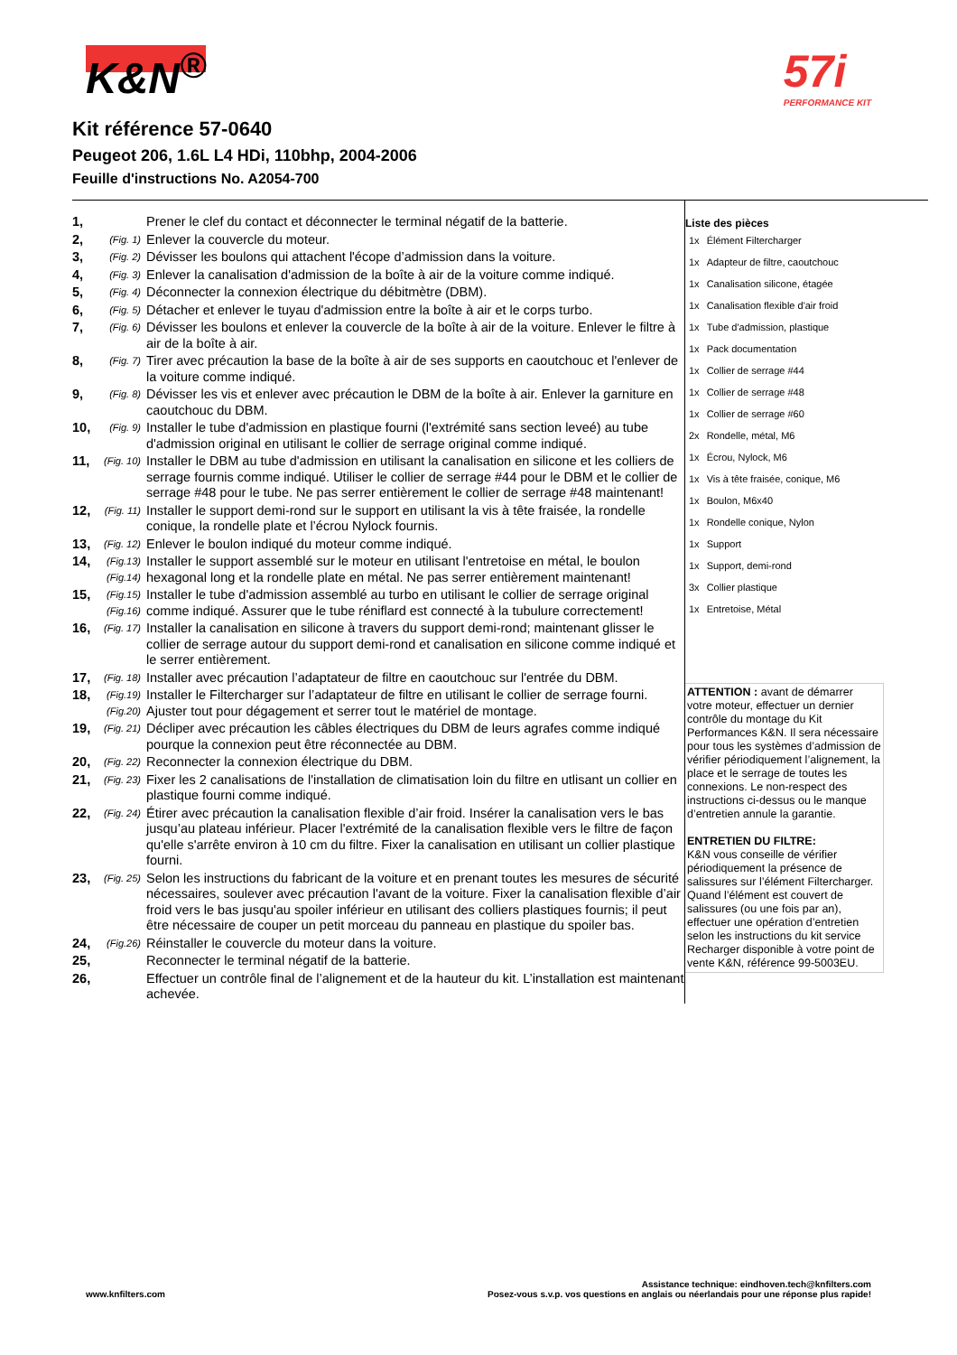K&N<sup>®</sup> 57i
PERFORMANCE KIT
Kit référence 57-0640
Peugeot 206, 1.6L L4 HDi, 110bhp, 2004-2006
Feuille d'instructions No. A2054-700
| 1, | | Prener le clef du contact et déconnecter le terminal négatif de la batterie. |
| 2, | (Fig. 1) | Enlever la couvercle du moteur. |
| 3, | (Fig. 2) | Dévisser les boulons qui attachent l'écope d’admission dans la voiture. |
| 4, | (Fig. 3) | Enlever la canalisation d'admission de la boîte à air de la voiture comme indiqué. |
| 5, | (Fig. 4) | Déconnecter la connexion électrique du débitmètre (DBM). |
| 6, | (Fig. 5) | Détacher et enlever le tuyau d'admission entre la boîte à air et le corps turbo. |
| 7, | (Fig. 6) | Dévisser les boulons et enlever la couvercle de la boîte à air de la voiture. Enlever le filtre à air de la boîte à air. |
| 8, | (Fig. 7) | Tirer avec précaution la base de la boîte à air de ses supports en caoutchouc et l'enlever de la voiture comme indiqué. |
| 9, | (Fig. 8) | Dévisser les vis et enlever avec précaution le DBM de la boîte à air. Enlever la garniture en caoutchouc du DBM. |
| 10, | (Fig. 9) | Installer le tube d'admission en plastique fourni (l'extrémité sans section leveé) au tube d'admission original en utilisant le collier de serrage original comme indiqué. |
| 11, | (Fig. 10) | Installer le DBM au tube d'admission en utilisant la canalisation en silicone et les colliers de serrage fournis comme indiqué. Utiliser le collier de serrage #44 pour le DBM et le collier de serrage #48 pour le tube. Ne pas serrer entièrement le collier de serrage #48 maintenant! |
| 12, | (Fig. 11) | Installer le support demi-rond sur le support en utilisant la vis à tête fraisée, la rondelle conique, la rondelle plate et l’écrou Nylock fournis. |
| 13, | (Fig. 12) | Enlever le boulon indiqué du moteur comme indiqué. |
| 14, | (Fig.13) (Fig.14) | Installer le support assemblé sur le moteur en utilisant l'entretoise en métal, le boulon hexagonal long et la rondelle plate en métal. Ne pas serrer entièrement maintenant! |
| 15, | (Fig.15) (Fig.16) | Installer le tube d'admission assemblé au turbo en utilisant le collier de serrage original comme indiqué. Assurer que le tube réniflard est connecté à la tubulure correctement! |
| 16, | (Fig. 17) | Installer la canalisation en silicone à travers du support demi-rond; maintenant glisser le collier de serrage autour du support demi-rond et canalisation en silicone comme indiqué et le serrer entièrement. |
| 17, | (Fig. 18) | Installer avec précaution l’adaptateur de filtre en caoutchouc sur l'entrée du DBM. |
| 18, | (Fig.19) (Fig.20) | Installer le Filtercharger sur l’adaptateur de filtre en utilisant le collier de serrage fourni. Ajuster tout pour dégagement et serrer tout le matériel de montage. |
| 19, | (Fig. 21) | Décliper avec précaution les câbles électriques du DBM de leurs agrafes comme indiqué pourque la connexion peut être réconnectée au DBM. |
| 20, | (Fig. 22) | Reconnecter la connexion électrique du DBM. |
| 21, | (Fig. 23) | Fixer les 2 canalisations de l'installation de climatisation loin du filtre en utlisant un collier en plastique fourni comme indiqué. |
| 22, | (Fig. 24) | Étirer avec précaution la canalisation flexible d’air froid. Insérer la canalisation vers le bas jusqu’au plateau inférieur. Placer l'extrémité de la canalisation flexible vers le filtre de façon qu'elle s'arrête environ à 10 cm du filtre. Fixer la canalisation en utilisant un collier plastique fourni. |
| 23, | (Fig. 25) | Selon les instructions du fabricant de la voiture et en prenant toutes les mesures de sécurité nécessaires, soulever avec précaution l'avant de la voiture. Fixer la canalisation flexible d’air froid vers le bas jusqu'au spoiler inférieur en utilisant des colliers plastiques fournis; il peut être nécessaire de couper un petit morceau du panneau en plastique du spoiler bas. |
| 24, | (Fig.26) | Réinstaller le couvercle du moteur dans la voiture. |
| 25, | | Reconnecter le terminal négatif de la batterie. |
| 26, | | Effectuer un contrôle final de l’alignement et de la hauteur du kit. L’installation est maintenant achevée. |
Liste des pièces
| 1x | Élément Filtercharger |
| 1x | Adapteur de filtre, caoutchouc |
| 1x | Canalisation silicone, étagée |
| 1x | Canalisation flexible d'air froid |
| 1x | Tube d'admission, plastique |
| 1x | Pack documentation |
| 1x | Collier de serrage #44 |
| 1x | Collier de serrage #48 |
| 1x | Collier de serrage #60 |
| 2x | Rondelle, métal, M6 |
| 1x | Écrou, Nylock, M6 |
| 1x | Vis à tête fraisée, conique, M6 |
| 1x | Boulon, M6x40 |
| 1x | Rondelle conique, Nylon |
| 1x | Support |
| 1x | Support, demi-rond |
| 3x | Collier plastique |
| 1x | Entretoise, Métal |
ATTENTION : avant de démarrer votre moteur, effectuer un dernier contrôle du montage du Kit Performances K&N. Il sera nécessaire pour tous les systèmes d’admission de vérifier périodiquement l’alignement, la place et le serrage de toutes les connexions. Le non-respect des instructions ci-dessus ou le manque d’entretien annule la garantie.
ENTRETIEN DU FILTRE:
K&N vous conseille de vérifier périodiquement la présence de salissures sur l’élément Filtercharger. Quand l’élément est couvert de salissures (ou une fois par an), effectuer une opération d’entretien selon les instructions du kit service Recharger disponible à votre point de vente K&N, référence 99-5003EU.
www.knfilters.com
Assistance technique: eindhoven.tech@knfilters.com
Posez-vous s.v.p. vos questions en anglais ou néerlandais pour une réponse plus rapide!